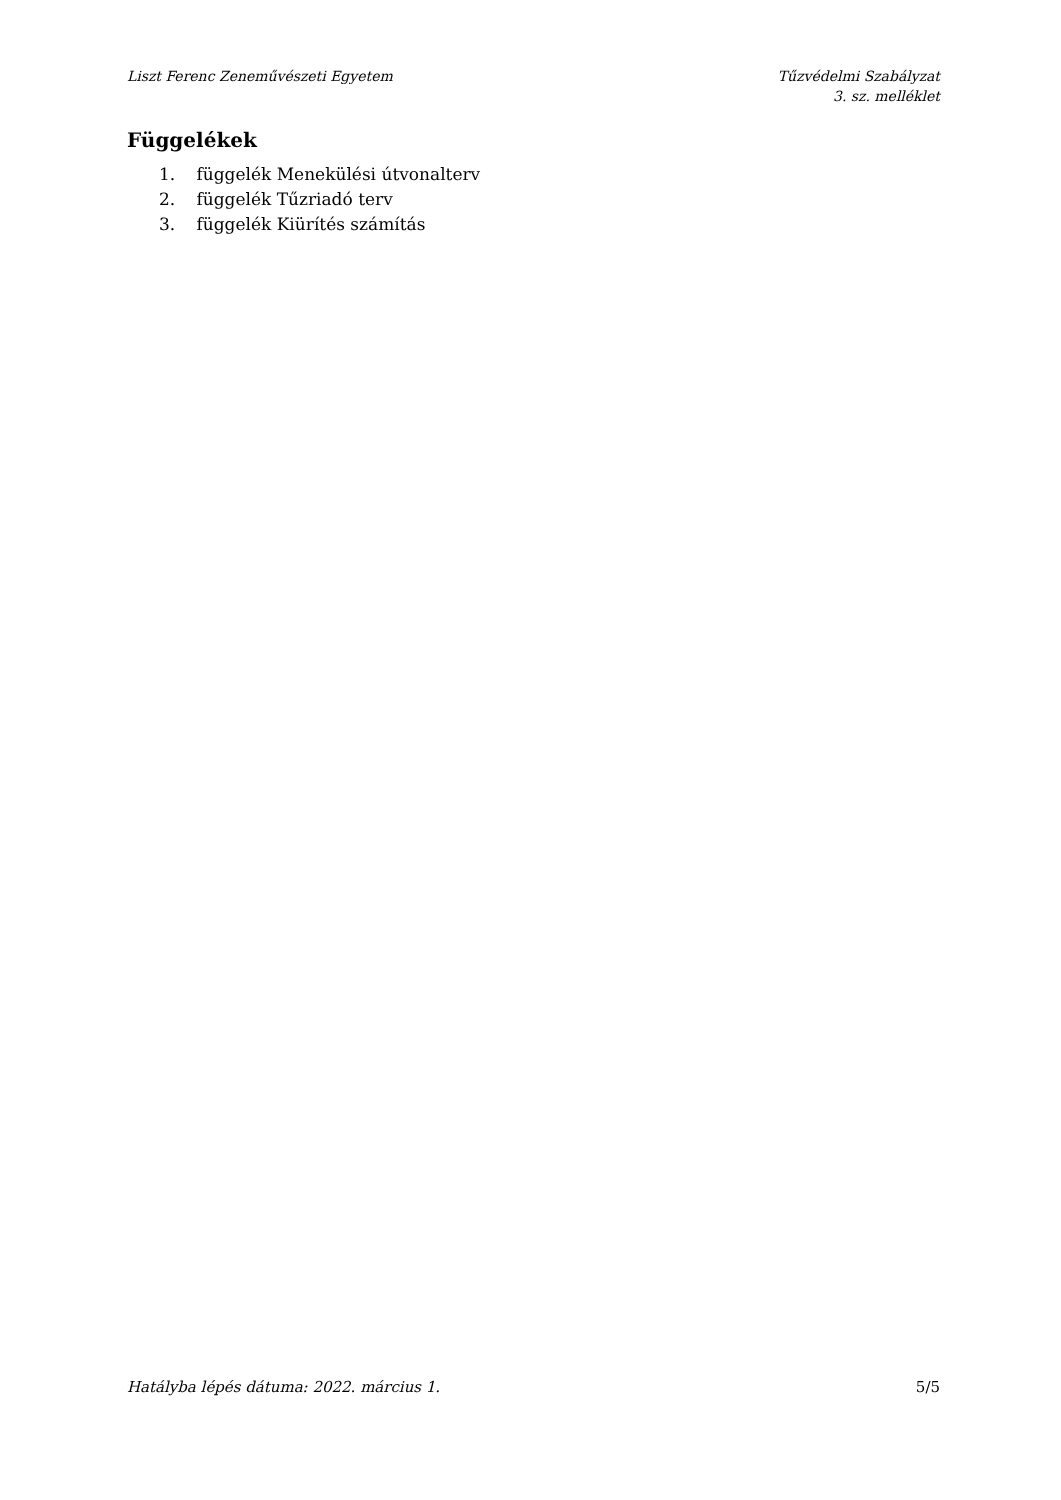Liszt Ferenc Zeneművészeti Egyetem
Tűzvédelmi Szabályzat
3. sz. melléklet
Függelékek
1. függelék Menekülési útvonalterv
2. függelék Tűzriadó terv
3. függelék Kiürítés számítás
Hatályba lépés dátuma: 2022. március 1.
5/5